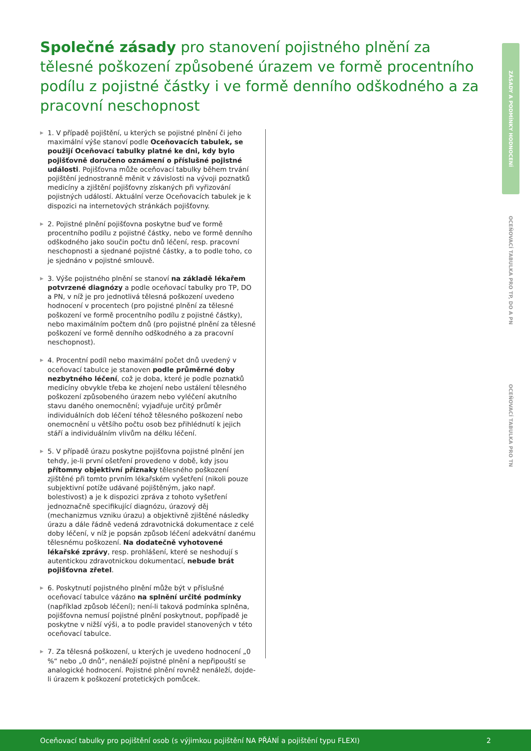Společné zásady pro stanovení pojistného plnění za tělesné poškození způsobené úrazem ve formě procentního podílu z pojistné částky i ve formě denního odškodného a za pracovní neschopnost
▶ 1. V případě pojištění, u kterých se pojistné plnění či jeho maximální výše stanoví podle Oceňovacích tabulek, se použijí Oceňovací tabulky platné ke dni, kdy bylo pojišťovně doručeno oznámení o příslušné pojistné události. Pojišťovna může oceňovací tabulky během trvání pojištění jednostranně měnit v závislosti na vývoji poznatků medicíny a zjištění pojišťovny získaných při vyřizování pojistných událostí. Aktuální verze Oceňovacích tabulek je k dispozici na internetových stránkách pojišťovny.
▶ 2. Pojistné plnění pojišťovna poskytne buď ve formě procentního podílu z pojistné částky, nebo ve formě denního odškodného jako součin počtu dnů léčení, resp. pracovní neschopnosti a sjednané pojistné částky, a to podle toho, co je sjednáno v pojistné smlouvě.
▶ 3. Výše pojistného plnění se stanoví na základě lékařem potvrzené diagnózy a podle oceňovací tabulky pro TP, DO a PN, v níž je pro jednotlivá tělesná poškození uvedeno hodnocení v procentech (pro pojistné plnění za tělesné poškození ve formě procentního podílu z pojistné částky), nebo maximálním počtem dnů (pro pojistné plnění za tělesné poškození ve formě denního odškodného a za pracovní neschopnost).
▶ 4. Procentní podíl nebo maximální počet dnů uvedený v oceňovací tabulce je stanoven podle průměrné doby nezbytného léčení, což je doba, které je podle poznatků medicíny obvykle třeba ke zhojení nebo ustálení tělesného poškození způsobeného úrazem nebo vyléčení akutního stavu daného onemocnění; vyjadřuje určitý průměr individuálních dob léčení téhož tělesného poškození nebo onemocnění u většího počtu osob bez přihlédnutí k jejich stáří a individuálním vlivům na délku léčení.
▶ 5. V případě úrazu poskytne pojišťovna pojistné plnění jen tehdy, je-li první ošetření provedeno v době, kdy jsou přítomny objektivní příznaky tělesného poškození zjištěné při tomto prvním lékařském vyšetření (nikoli pouze subjektivní potíže udávané pojištěným, jako např. bolestivost) a je k dispozici zpráva z tohoto vyšetření jednoznačně specifikující diagnózu, úrazový děj (mechanizmus vzniku úrazu) a objektivně zjištěné následky úrazu a dále řádně vedená zdravotnická dokumentace z celé doby léčení, v níž je popsán způsob léčení adekvátní danému tělesnému poškození. Na dodatečně vyhotovené lékařské zprávy, resp. prohlášení, které se neshodují s autentickou zdravotnickou dokumentací, nebude brát pojišťovna zřetel.
▶ 6. Poskytnutí pojistného plnění může být v příslušné oceňovací tabulce vázáno na splnění určité podmínky (například způsob léčení); není-li taková podmínka splněna, pojišťovna nemusí pojistné plnění poskytnout, popřípadě je poskytne v nižší výši, a to podle pravidel stanovených v této oceňovací tabulce.
▶ 7. Za tělesná poškození, u kterých je uvedeno hodnocení „0 %“ nebo „0 dnů“, nenáleží pojistné plnění a nepřipouští se analogické hodnocení. Pojistné plnění rovněž nenáleží, dojde-li úrazem k poškození protetických pomůcek.
ZÁSADY A PODMÍNKY HODNOCENÍ
OCEŇOVACÍ TABULKA PRO TP, DO A PN
OCEŇOVACÍ TABULKA PRO TN
Oceňovací tabulky pro pojištění osob (s výjimkou pojištění NA PŘÁNÍ a pojištění typu FLEXI) 2